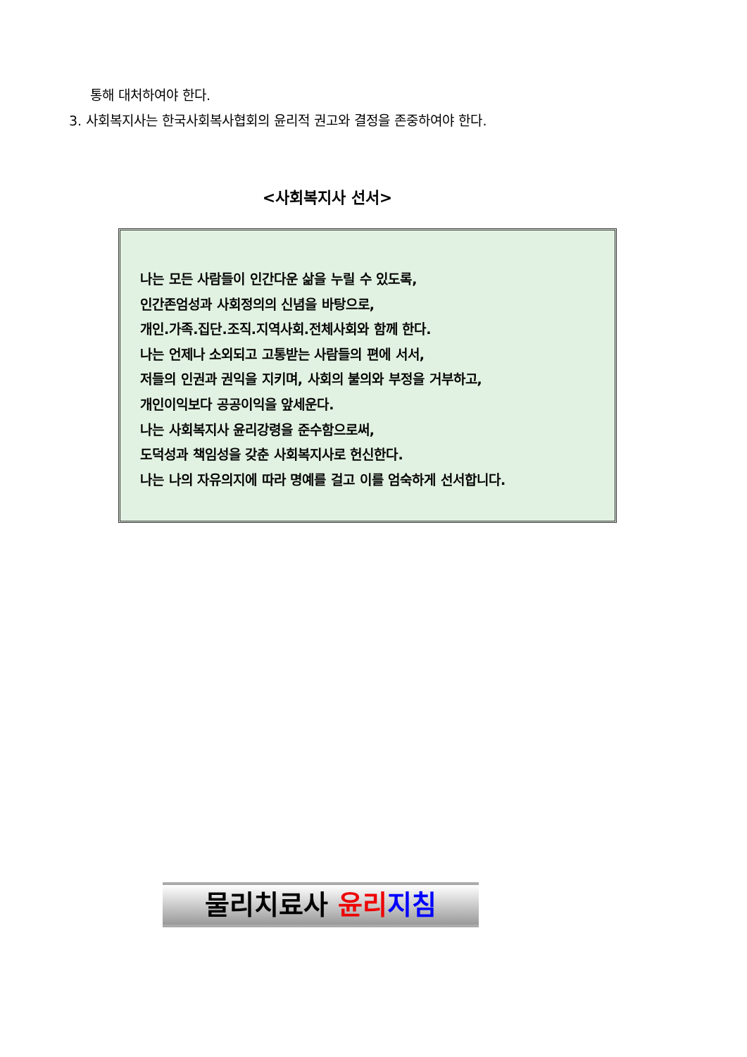통해 대처하여야 한다.
3. 사회복지사는 한국사회복사협회의 윤리적 권고와 결정을 존중하여야 한다.
<사회복지사 선서>
나는 모든 사람들이 인간다운 삶을 누릴 수 있도록,
인간존엄성과 사회정의의 신념을 바탕으로,
개인.가족.집단.조직.지역사회.전체사회와 함께 한다.
나는 언제나 소외되고 고통받는 사람들의 편에 서서,
저들의 인권과 권익을 지키며, 사회의 불의와 부정을 거부하고,
개인이익보다 공공이익을 앞세운다.
나는 사회복지사 윤리강령을 준수함으로써,
도덕성과 책임성을 갖춘 사회복지사로 헌신한다.
나는 나의 자유의지에 따라 명예를 걸고 이를 엄숙하게 선서합니다.
물리치료사 윤리 지침